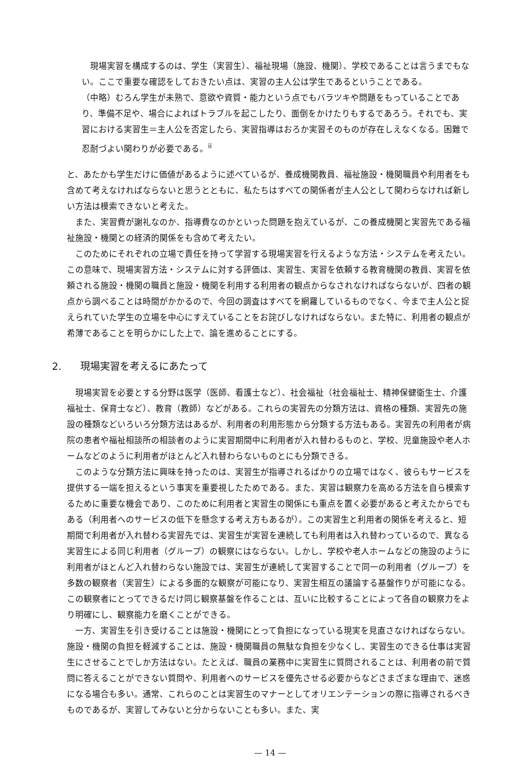現場実習を構成するのは、学生（実習生）、福祉現場（施設、機関）、学校であることは言うまでもない。ここで重要な確認をしておきたい点は、実習の主人公は学生であるということである。
（中略）むろん学生が未熟で、意欲や資質・能力という点でもバラツキや問題をもっていることであり、準備不足や、場合によればトラブルを起こしたり、面倒をかけたりもするであろう。それでも、実習における実習生＝主人公を否定したら、実習指導はおろか実習そのものが存在しえなくなる。困難で忍耐づよい関わりが必要である。<sup>ii</sup>
と、あたかも学生だけに価値があるように述べているが、養成機関教員、福祉施設・機関職員や利用者をも含めて考えなければならないと思うとともに、私たちはすべての関係者が主人公として関わらなければ新しい方法は模索できないと考えた。
また、実習費が謝礼なのか、指導費なのかといった問題を抱えているが、この養成機関と実習先である福祉施設・機関との経済的関係をも含めて考えたい。
このためにそれぞれの立場で責任を持って学習する現場実習を行えるような方法・システムを考えたい。この意味で、現場実習方法・システムに対する評価は、実習生、実習を依頼する教育機関の教員、実習を依頼される施設・機関の職員と施設・機関を利用する利用者の観点からなされなければならないが、四者の観点から調べることは時間がかかるので、今回の調査はすべてを網羅しているものでなく、今まで主人公と捉えられていた学生の立場を中心にすえていることをお詫びしなければならない。また特に、利用者の観点が希薄であることを明らかにした上で、論を進めることにする。
2. 現場実習を考えるにあたって
現場実習を必要とする分野は医学（医師、看護士など）、社会福祉（社会福祉士、精神保健衛生士、介護福祉士、保育士など）、教育（教師）などがある。これらの実習先の分類方法は、資格の種類、実習先の施設の種類などいろいろ分類方法はあるが、利用者の利用形態から分類する方法もある。実習先の利用者が病院の患者や福祉相談所の相談者のように実習期間中に利用者が入れ替わるものと、学校、児童施設や老人ホームなどのように利用者がほとんど入れ替わらないものとにも分類できる。
このような分類方法に興味を持ったのは、実習生が指導されるばかりの立場ではなく、彼らもサービスを提供する一端を担えるという事実を重要視したためである。また、実習は観察力を高める方法を自ら模索するために重要な機会であり、このために利用者と実習生の関係にも重点を置く必要があると考えたからでもある（利用者へのサービスの低下を懸念する考え方もあるが）。この実習生と利用者の関係を考えると、短期間で利用者が入れ替わる実習先では、実習生が実習を連続しても利用者は入れ替わっているので、異なる実習生による同じ利用者（グループ）の観察にはならない。しかし、学校や老人ホームなどの施設のように利用者がほとんど入れ替わらない施設では、実習生が連続して実習することで同一の利用者（グループ）を多数の観察者（実習生）による多面的な観察が可能になり、実習生相互の議論する基盤作りが可能になる。この観察者にとってできるだけ同じ観察基盤を作ることは、互いに比較することによって各自の観察力をより明確にし、観察能力を磨くことができる。
一方、実習生を引き受けることは施設・機関にとって負担になっている現実を見直さなければならない。施設・機関の負担を軽減することは、施設・機関職員の無駄な負担を少なくし、実習生のできる仕事は実習生にさせることでしか方法はない。たとえば、職員の業務中に実習生に質問されることは、利用者の前で質問に答えることができない質問や、利用者へのサービスを優先させる必要からなどさまざまな理由で、迷惑になる場合も多い。通常、これらのことは実習生のマナーとしてオリエンテーションの際に指導されるべきものであるが、実習してみないと分からないことも多い。また、実
— 14 —